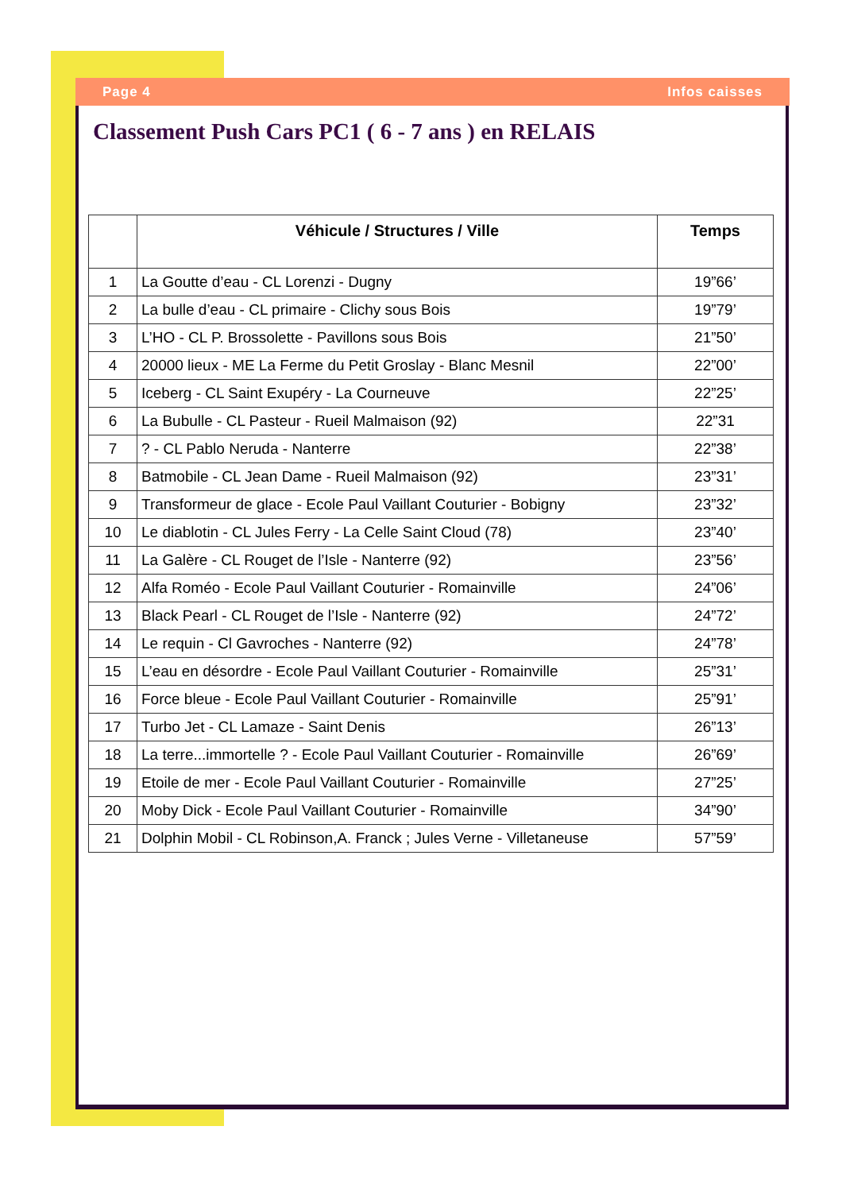Page 4 Infos caisses
Classement Push Cars PC1 ( 6 - 7 ans ) en RELAIS
| | Véhicule / Structures / Ville | Temps |
| --- | --- | --- |
| 1 | La Goutte d’eau - CL Lorenzi - Dugny | 19”66’ |
| 2 | La bulle d’eau - CL primaire - Clichy sous Bois | 19”79’ |
| 3 | L’HO - CL P. Brossolette - Pavillons sous Bois | 21”50’ |
| 4 | 20000 lieux - ME La Ferme du Petit Groslay - Blanc Mesnil | 22”00’ |
| 5 | Iceberg - CL Saint Exupéry - La Courneuve | 22”25’ |
| 6 | La Bubulle - CL Pasteur - Rueil Malmaison (92) | 22”31 |
| 7 | ? - CL Pablo Neruda - Nanterre | 22”38’ |
| 8 | Batmobile - CL Jean Dame - Rueil Malmaison (92) | 23”31’ |
| 9 | Transformeur de glace - Ecole Paul Vaillant Couturier - Bobigny | 23”32’ |
| 10 | Le diablotin - CL Jules Ferry - La Celle Saint Cloud (78) | 23”40’ |
| 11 | La Galère - CL Rouget de l’Isle - Nanterre (92) | 23”56’ |
| 12 | Alfa Roméo - Ecole Paul Vaillant Couturier - Romainville | 24”06’ |
| 13 | Black Pearl - CL Rouget de l’Isle - Nanterre (92) | 24”72’ |
| 14 | Le requin - Cl Gavroches - Nanterre (92) | 24”78’ |
| 15 | L’eau en désordre - Ecole Paul Vaillant Couturier - Romainville | 25”31’ |
| 16 | Force bleue - Ecole Paul Vaillant Couturier - Romainville | 25”91’ |
| 17 | Turbo Jet - CL Lamaze - Saint Denis | 26”13’ |
| 18 | La terre...immortelle ? - Ecole Paul Vaillant Couturier - Romainville | 26”69’ |
| 19 | Etoile de mer - Ecole Paul Vaillant Couturier - Romainville | 27”25’ |
| 20 | Moby Dick - Ecole Paul Vaillant Couturier - Romainville | 34”90’ |
| 21 | Dolphin Mobil - CL Robinson,A. Franck ; Jules Verne - Villetaneuse | 57”59’ |